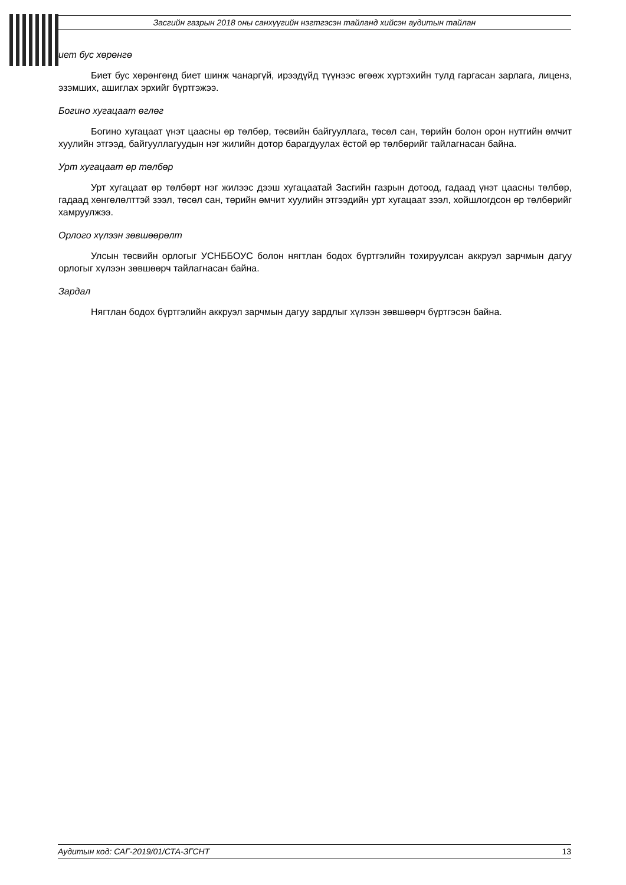Засгийн газрын 2018 оны санхүүгийн нэгтгэсэн тайланд хийсэн аудитын тайлан
иет бус хөрөнгө
Биет бус хөрөнгөнд биет шинж чанаргүй, ирээдүйд түүнээс өгөөж хүртэхийн тулд гаргасан зарлага, лиценз, эзэмших, ашиглах эрхийг бүртгэжээ.
Богино хугацаат өглөг
Богино хугацаат үнэт цаасны өр төлбөр, төсвийн байгууллага, төсөл сан, төрийн болон орон нутгийн өмчит хуулийн этгээд, байгууллагуудын нэг жилийн дотор барагдуулах ёстой өр төлбөрийг тайлагнасан байна.
Урт хугацаат өр төлбөр
Урт хугацаат өр төлбөрт нэг жилээс дээш хугацаатай Засгийн газрын дотоод, гадаад үнэт цаасны төлбөр, гадаад хөнгөлөлттэй зээл, төсөл сан, төрийн өмчит хуулийн этгээдийн урт хугацаат зээл, хойшлогдсон өр төлбөрийг хамруулжээ.
Орлого хүлээн зөвшөөрөлт
Улсын төсвийн орлогыг УСНББОУС болон нягтлан бодох бүртгэлийн тохируулсан аккруэл зарчмын дагуу орлогыг хүлээн зөвшөөрч тайлагнасан байна.
Зардал
Нягтлан бодох бүртгэлийн аккруэл зарчмын дагуу зардлыг хүлээн зөвшөөрч бүртгэсэн байна.
Аудитын код: САГ-2019/01/СТА-ЗГСНТ 13